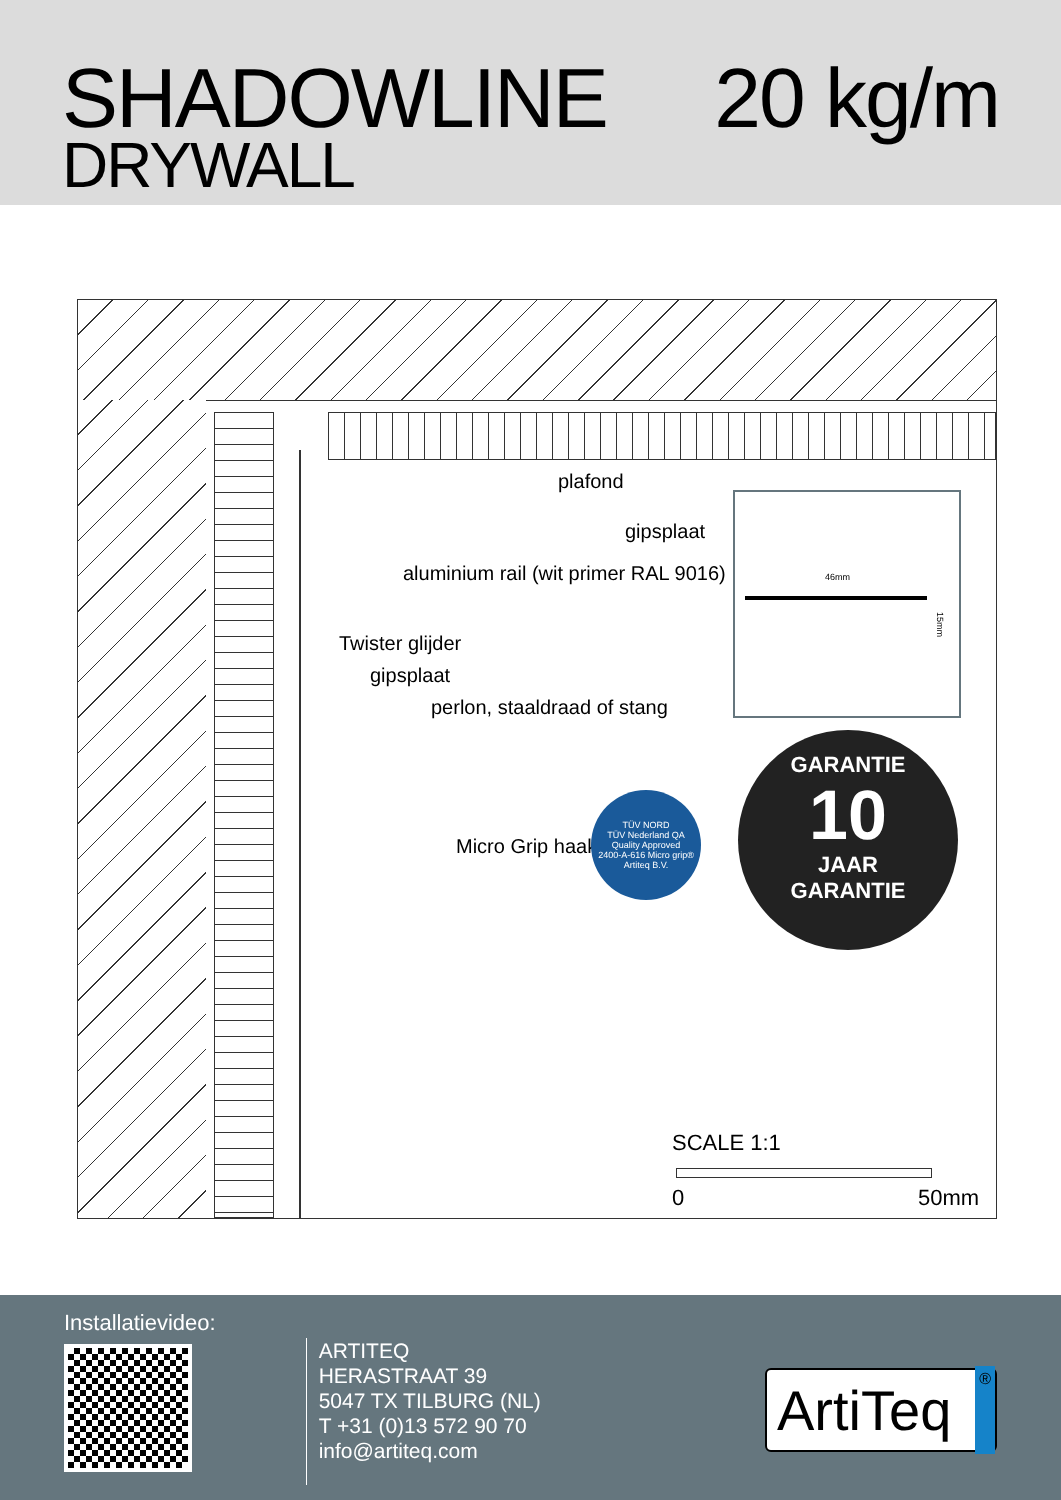SHADOWLINE
DRYWALL
20 kg/m
plafond
gipsplaat
aluminium rail (wit primer RAL 9016)
Twister glijder
gipsplaat
perlon, staaldraad of stang
Micro Grip haak
46mm
15mm
TÜV NORD
TÜV Nederland QA
Quality Approved
2400-A-616 Micro grip® Artiteq B.V.
GARANTIE
10
JAAR
GARANTIE
SCALE 1:1
0 50mm
Installatievideo:
ARTITEQ
HERASTRAAT 39
5047 TX TILBURG (NL)
T +31 (0)13 572 90 70
info@artiteq.com
ArtiTeq ®